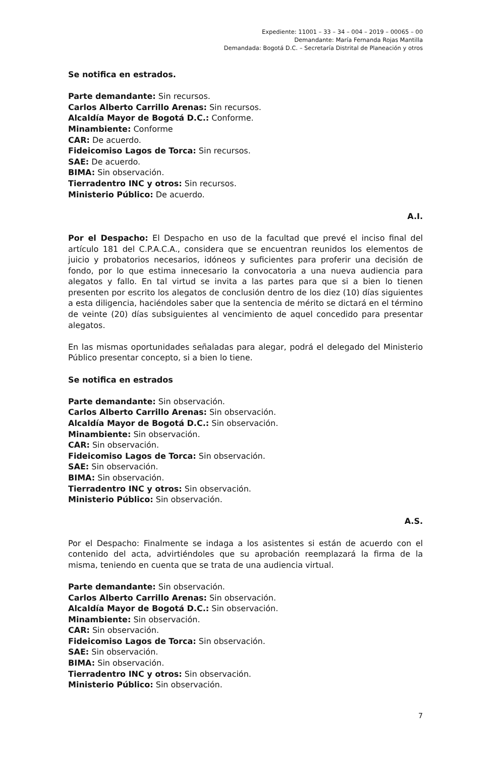Expediente: 11001 – 33 – 34 – 004 – 2019 – 00065 – 00
Demandante: María Fernanda Rojas Mantilla
Demandada: Bogotá D.C. – Secretaría Distrital de Planeación y otros
Se notifica en estrados.
Parte demandante: Sin recursos.
Carlos Alberto Carrillo Arenas: Sin recursos.
Alcaldía Mayor de Bogotá D.C.: Conforme.
Minambiente: Conforme
CAR: De acuerdo.
Fideicomiso Lagos de Torca: Sin recursos.
SAE: De acuerdo.
BIMA: Sin observación.
Tierradentro INC y otros: Sin recursos.
Ministerio Público: De acuerdo.
A.I.
Por el Despacho: El Despacho en uso de la facultad que prevé el inciso final del artículo 181 del C.P.A.C.A., considera que se encuentran reunidos los elementos de juicio y probatorios necesarios, idóneos y suficientes para proferir una decisión de fondo, por lo que estima innecesario la convocatoria a una nueva audiencia para alegatos y fallo. En tal virtud se invita a las partes para que si a bien lo tienen presenten por escrito los alegatos de conclusión dentro de los diez (10) días siguientes a esta diligencia, haciéndoles saber que la sentencia de mérito se dictará en el término de veinte (20) días subsiguientes al vencimiento de aquel concedido para presentar alegatos.
En las mismas oportunidades señaladas para alegar, podrá el delegado del Ministerio Público presentar concepto, si a bien lo tiene.
Se notifica en estrados
Parte demandante: Sin observación.
Carlos Alberto Carrillo Arenas: Sin observación.
Alcaldía Mayor de Bogotá D.C.: Sin observación.
Minambiente: Sin observación.
CAR: Sin observación.
Fideicomiso Lagos de Torca: Sin observación.
SAE: Sin observación.
BIMA: Sin observación.
Tierradentro INC y otros: Sin observación.
Ministerio Público: Sin observación.
A.S.
Por el Despacho: Finalmente se indaga a los asistentes si están de acuerdo con el contenido del acta, advirtiéndoles que su aprobación reemplazará la firma de la misma, teniendo en cuenta que se trata de una audiencia virtual.
Parte demandante: Sin observación.
Carlos Alberto Carrillo Arenas: Sin observación.
Alcaldía Mayor de Bogotá D.C.: Sin observación.
Minambiente: Sin observación.
CAR: Sin observación.
Fideicomiso Lagos de Torca: Sin observación.
SAE: Sin observación.
BIMA: Sin observación.
Tierradentro INC y otros: Sin observación.
Ministerio Público: Sin observación.
7